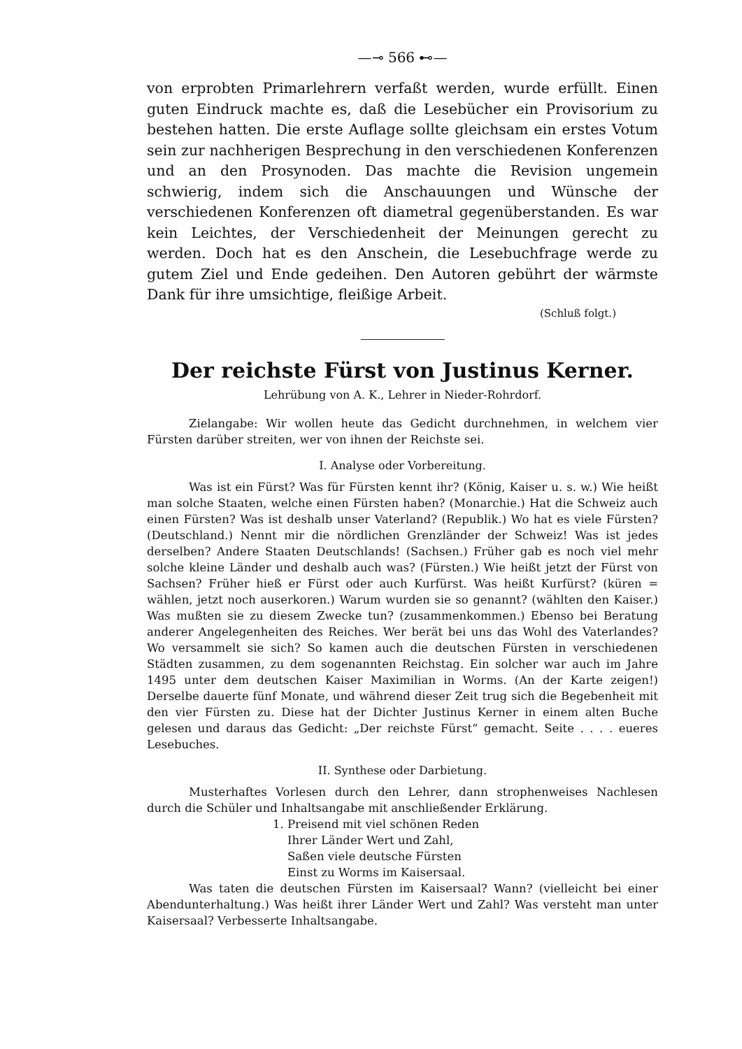—⊸ 566 ⊷—
von erprobten Primarlehrern verfaßt werden, wurde erfüllt. Einen guten Eindruck machte es, daß die Lesebücher ein Provisorium zu bestehen hatten. Die erste Auflage sollte gleichsam ein erstes Votum sein zur nachherigen Besprechung in den verschiedenen Konferenzen und an den Prosynoden. Das machte die Revision ungemein schwierig, indem sich die Anschauungen und Wünsche der verschiedenen Konferenzen oft diametral gegenüberstanden. Es war kein Leichtes, der Verschiedenheit der Meinungen gerecht zu werden. Doch hat es den Anschein, die Lesebuchfrage werde zu gutem Ziel und Ende gedeihen. Den Autoren gebührt der wärmste Dank für ihre umsichtige, fleißige Arbeit.
(Schluß folgt.)
Der reichste Fürst von Justinus Kerner.
Lehrübung von A. K., Lehrer in Nieder-Rohrdorf.
Zielangabe: Wir wollen heute das Gedicht durchnehmen, in welchem vier Fürsten darüber streiten, wer von ihnen der Reichste sei.
I. Analyse oder Vorbereitung.
Was ist ein Fürst? Was für Fürsten kennt ihr? (König, Kaiser u. s. w.) Wie heißt man solche Staaten, welche einen Fürsten haben? (Monarchie.) Hat die Schweiz auch einen Fürsten? Was ist deshalb unser Vaterland? (Republik.) Wo hat es viele Fürsten? (Deutschland.) Nennt mir die nördlichen Grenzländer der Schweiz! Was ist jedes derselben? Andere Staaten Deutschlands! (Sachsen.) Früher gab es noch viel mehr solche kleine Länder und deshalb auch was? (Fürsten.) Wie heißt jetzt der Fürst von Sachsen? Früher hieß er Fürst oder auch Kurfürst. Was heißt Kurfürst? (küren = wählen, jetzt noch auserkoren.) Warum wurden sie so genannt? (wählten den Kaiser.) Was mußten sie zu diesem Zwecke tun? (zusammenkommen.) Ebenso bei Beratung anderer Angelegenheiten des Reiches. Wer berät bei uns das Wohl des Vaterlandes? Wo versammelt sie sich? So kamen auch die deutschen Fürsten in verschiedenen Städten zusammen, zu dem sogenannten Reichstag. Ein solcher war auch im Jahre 1495 unter dem deutschen Kaiser Maximilian in Worms. (An der Karte zeigen!) Derselbe dauerte fünf Monate, und während dieser Zeit trug sich die Begebenheit mit den vier Fürsten zu. Diese hat der Dichter Justinus Kerner in einem alten Buche gelesen und daraus das Gedicht: „Der reichste Fürst“ gemacht. Seite . . . . eueres Lesebuches.
II. Synthese oder Darbietung.
Musterhaftes Vorlesen durch den Lehrer, dann strophenweises Nachlesen durch die Schüler und Inhaltsangabe mit anschließender Erklärung.
1. Preisend mit viel schönen Reden
Ihrer Länder Wert und Zahl,
Saßen viele deutsche Fürsten
Einst zu Worms im Kaisersaal.
Was taten die deutschen Fürsten im Kaisersaal? Wann? (vielleicht bei einer Abendunterhaltung.) Was heißt ihrer Länder Wert und Zahl? Was versteht man unter Kaisersaal? Verbesserte Inhaltsangabe.